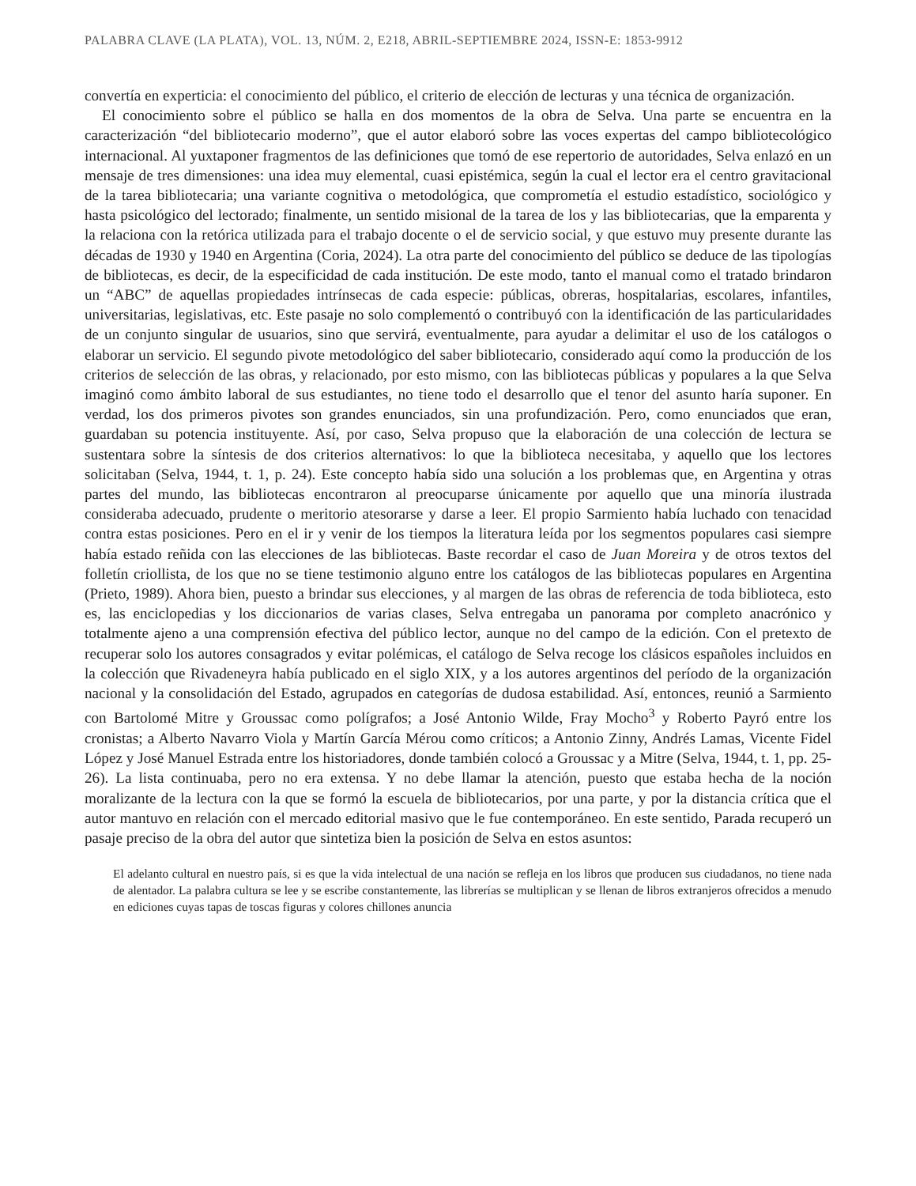PALABRA CLAVE (LA PLATA), VOL. 13, NÚM. 2, E218, ABRIL-SEPTIEMBRE 2024, ISSN-E: 1853-9912
convertía en experticia: el conocimiento del público, el criterio de elección de lecturas y una técnica de organización.
El conocimiento sobre el público se halla en dos momentos de la obra de Selva. Una parte se encuentra en la caracterización “del bibliotecario moderno”, que el autor elaboró sobre las voces expertas del campo bibliotecológico internacional. Al yuxtaponer fragmentos de las definiciones que tomó de ese repertorio de autoridades, Selva enlazó en un mensaje de tres dimensiones: una idea muy elemental, cuasi epistémica, según la cual el lector era el centro gravitacional de la tarea bibliotecaria; una variante cognitiva o metodológica, que comprometía el estudio estadístico, sociológico y hasta psicológico del lectorado; finalmente, un sentido misional de la tarea de los y las bibliotecarias, que la emparenta y la relaciona con la retórica utilizada para el trabajo docente o el de servicio social, y que estuvo muy presente durante las décadas de 1930 y 1940 en Argentina (Coria, 2024). La otra parte del conocimiento del público se deduce de las tipologías de bibliotecas, es decir, de la especificidad de cada institución. De este modo, tanto el manual como el tratado brindaron un “ABC” de aquellas propiedades intrínsecas de cada especie: públicas, obreras, hospitalarias, escolares, infantiles, universitarias, legislativas, etc. Este pasaje no solo complementó o contribuyó con la identificación de las particularidades de un conjunto singular de usuarios, sino que servirá, eventualmente, para ayudar a delimitar el uso de los catálogos o elaborar un servicio. El segundo pivote metodológico del saber bibliotecario, considerado aquí como la producción de los criterios de selección de las obras, y relacionado, por esto mismo, con las bibliotecas públicas y populares a la que Selva imaginó como ámbito laboral de sus estudiantes, no tiene todo el desarrollo que el tenor del asunto haría suponer. En verdad, los dos primeros pivotes son grandes enunciados, sin una profundización. Pero, como enunciados que eran, guardaban su potencia instituyente. Así, por caso, Selva propuso que la elaboración de una colección de lectura se sustentara sobre la síntesis de dos criterios alternativos: lo que la biblioteca necesitaba, y aquello que los lectores solicitaban (Selva, 1944, t. 1, p. 24). Este concepto había sido una solución a los problemas que, en Argentina y otras partes del mundo, las bibliotecas encontraron al preocuparse únicamente por aquello que una minoría ilustrada consideraba adecuado, prudente o meritorio atesorarse y darse a leer. El propio Sarmiento había luchado con tenacidad contra estas posiciones. Pero en el ir y venir de los tiempos la literatura leída por los segmentos populares casi siempre había estado reñida con las elecciones de las bibliotecas. Baste recordar el caso de Juan Moreira y de otros textos del folletín criollista, de los que no se tiene testimonio alguno entre los catálogos de las bibliotecas populares en Argentina (Prieto, 1989). Ahora bien, puesto a brindar sus elecciones, y al margen de las obras de referencia de toda biblioteca, esto es, las enciclopedias y los diccionarios de varias clases, Selva entregaba un panorama por completo anacrónico y totalmente ajeno a una comprensión efectiva del público lector, aunque no del campo de la edición. Con el pretexto de recuperar solo los autores consagrados y evitar polémicas, el catálogo de Selva recoge los clásicos españoles incluidos en la colección que Rivadeneyra había publicado en el siglo XIX, y a los autores argentinos del período de la organización nacional y la consolidación del Estado, agrupados en categorías de dudosa estabilidad. Así, entonces, reunió a Sarmiento con Bartolomé Mitre y Groussac como polígrafos; a José Antonio Wilde, Fray Mocho<sup>3</sup> y Roberto Payró entre los cronistas; a Alberto Navarro Viola y Martín García Mérou como críticos; a Antonio Zinny, Andrés Lamas, Vicente Fidel López y José Manuel Estrada entre los historiadores, donde también colocó a Groussac y a Mitre (Selva, 1944, t. 1, pp. 25-26). La lista continuaba, pero no era extensa. Y no debe llamar la atención, puesto que estaba hecha de la noción moralizante de la lectura con la que se formó la escuela de bibliotecarios, por una parte, y por la distancia crítica que el autor mantuvo en relación con el mercado editorial masivo que le fue contemporáneo. En este sentido, Parada recuperó un pasaje preciso de la obra del autor que sintetiza bien la posición de Selva en estos asuntos:
El adelanto cultural en nuestro país, si es que la vida intelectual de una nación se refleja en los libros que producen sus ciudadanos, no tiene nada de alentador. La palabra cultura se lee y se escribe constantemente, las librerías se multiplican y se llenan de libros extranjeros ofrecidos a menudo en ediciones cuyas tapas de toscas figuras y colores chillones anuncia